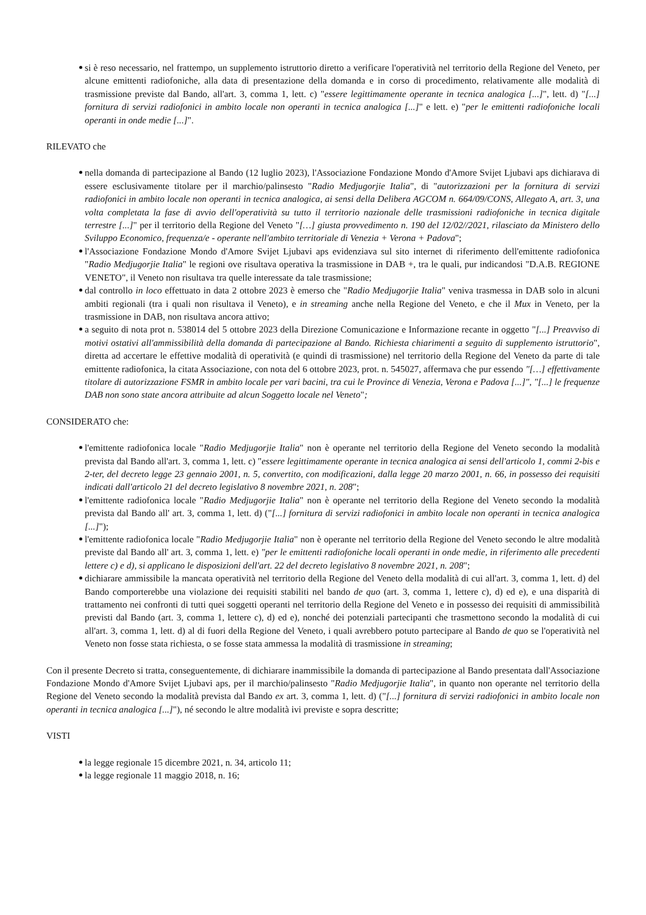si è reso necessario, nel frattempo, un supplemento istruttorio diretto a verificare l'operatività nel territorio della Regione del Veneto, per alcune emittenti radiofoniche, alla data di presentazione della domanda e in corso di procedimento, relativamente alle modalità di trasmissione previste dal Bando, all'art. 3, comma 1, lett. c) "essere legittimamente operante in tecnica analogica [...]", lett. d) "[...] fornitura di servizi radiofonici in ambito locale non operanti in tecnica analogica [...]" e lett. e) "per le emittenti radiofoniche locali operanti in onde medie [...]".
RILEVATO che
nella domanda di partecipazione al Bando (12 luglio 2023), l'Associazione Fondazione Mondo d'Amore Svijet Ljubavi aps dichiarava di essere esclusivamente titolare per il marchio/palinsesto "Radio Medjugorjie Italia", di "autorizzazioni per la fornitura di servizi radiofonici in ambito locale non operanti in tecnica analogica, ai sensi della Delibera AGCOM n. 664/09/CONS, Allegato A, art. 3, una volta completata la fase di avvio dell'operatività su tutto il territorio nazionale delle trasmissioni radiofoniche in tecnica digitale terrestre [...]" per il territorio della Regione del Veneto "[…] giusta provvedimento n. 190 del 12/02//2021, rilasciato da Ministero dello Sviluppo Economico, frequenza/e - operante nell'ambito territoriale di Venezia + Verona + Padova";
l'Associazione Fondazione Mondo d'Amore Svijet Ljubavi aps evidenziava sul sito internet di riferimento dell'emittente radiofonica "Radio Medjugorjie Italia" le regioni ove risultava operativa la trasmissione in DAB +, tra le quali, pur indicandosi "D.A.B. REGIONE VENETO", il Veneto non risultava tra quelle interessate da tale trasmissione;
dal controllo in loco effettuato in data 2 ottobre 2023 è emerso che "Radio Medjugorjie Italia" veniva trasmessa in DAB solo in alcuni ambiti regionali (tra i quali non risultava il Veneto), e in streaming anche nella Regione del Veneto, e che il Mux in Veneto, per la trasmissione in DAB, non risultava ancora attivo;
a seguito di nota prot n. 538014 del 5 ottobre 2023 della Direzione Comunicazione e Informazione recante in oggetto "[...] Preavviso di motivi ostativi all'ammissibilità della domanda di partecipazione al Bando. Richiesta chiarimenti a seguito di supplemento istruttorio", diretta ad accertare le effettive modalità di operatività (e quindi di trasmissione) nel territorio della Regione del Veneto da parte di tale emittente radiofonica, la citata Associazione, con nota del 6 ottobre 2023, prot. n. 545027, affermava che pur essendo "[…] effettivamente titolare di autorizzazione FSMR in ambito locale per vari bacini, tra cui le Province di Venezia, Verona e Padova [...]", "[...] le frequenze DAB non sono state ancora attribuite ad alcun Soggetto locale nel Veneto";
CONSIDERATO che:
l'emittente radiofonica locale "Radio Medjugorjie Italia" non è operante nel territorio della Regione del Veneto secondo la modalità prevista dal Bando all'art. 3, comma 1, lett. c) "essere legittimamente operante in tecnica analogica ai sensi dell'articolo 1, commi 2-bis e 2-ter, del decreto legge 23 gennaio 2001, n. 5, convertito, con modificazioni, dalla legge 20 marzo 2001, n. 66, in possesso dei requisiti indicati dall'articolo 21 del decreto legislativo 8 novembre 2021, n. 208";
l'emittente radiofonica locale "Radio Medjugorjie Italia" non è operante nel territorio della Regione del Veneto secondo la modalità prevista dal Bando all' art. 3, comma 1, lett. d) ("[...] fornitura di servizi radiofonici in ambito locale non operanti in tecnica analogica [...]");
l'emittente radiofonica locale "Radio Medjugorjie Italia" non è operante nel territorio della Regione del Veneto secondo le altre modalità previste dal Bando all' art. 3, comma 1, lett. e) "per le emittenti radiofoniche locali operanti in onde medie, in riferimento alle precedenti lettere c) e d), si applicano le disposizioni dell'art. 22 del decreto legislativo 8 novembre 2021, n. 208";
dichiarare ammissibile la mancata operatività nel territorio della Regione del Veneto della modalità di cui all'art. 3, comma 1, lett. d) del Bando comporterebbe una violazione dei requisiti stabiliti nel bando de quo (art. 3, comma 1, lettere c), d) ed e), e una disparità di trattamento nei confronti di tutti quei soggetti operanti nel territorio della Regione del Veneto e in possesso dei requisiti di ammissibilità previsti dal Bando (art. 3, comma 1, lettere c), d) ed e), nonché dei potenziali partecipanti che trasmettono secondo la modalità di cui all'art. 3, comma 1, lett. d) al di fuori della Regione del Veneto, i quali avrebbero potuto partecipare al Bando de quo se l'operatività nel Veneto non fosse stata richiesta, o se fosse stata ammessa la modalità di trasmissione in streaming;
Con il presente Decreto si tratta, conseguentemente, di dichiarare inammissibile la domanda di partecipazione al Bando presentata dall'Associazione Fondazione Mondo d'Amore Svijet Ljubavi aps, per il marchio/palinsesto "Radio Medjugorjie Italia", in quanto non operante nel territorio della Regione del Veneto secondo la modalità prevista dal Bando ex art. 3, comma 1, lett. d) ("[...] fornitura di servizi radiofonici in ambito locale non operanti in tecnica analogica [...]"), né secondo le altre modalità ivi previste e sopra descritte;
VISTI
la legge regionale 15 dicembre 2021, n. 34, articolo 11;
la legge regionale 11 maggio 2018, n. 16;